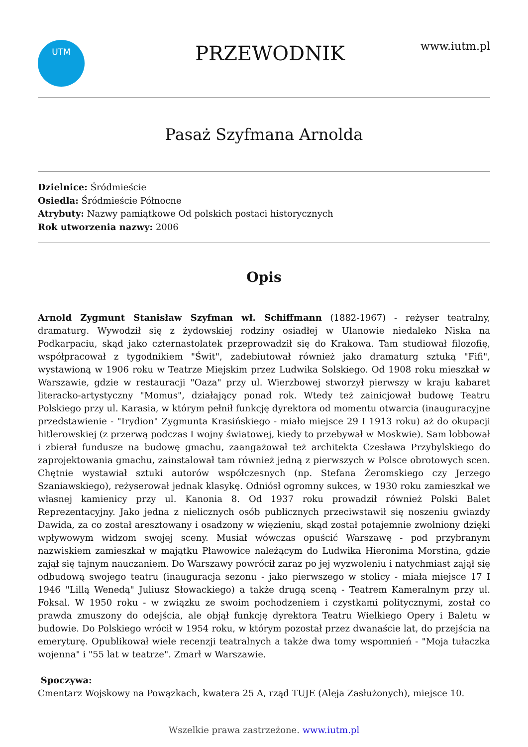UTM
PRZEWODNIK
www.iutm.pl
Pasaż Szyfmana Arnolda
Dzielnice: Śródmieście
Osiedla: Śródmieście Północne
Atrybuty: Nazwy pamiątkowe Od polskich postaci historycznych
Rok utworzenia nazwy: 2006
Opis
Arnold Zygmunt Stanisław Szyfman wł. Schiffmann (1882-1967) - reżyser teatralny, dramaturg. Wywodził się z żydowskiej rodziny osiadłej w Ulanowie niedaleko Niska na Podkarpaciu, skąd jako czternastolatek przeprowadził się do Krakowa. Tam studiował filozofię, współpracował z tygodnikiem "Świt", zadebiutował również jako dramaturg sztuką "Fifi", wystawioną w 1906 roku w Teatrze Miejskim przez Ludwika Solskiego. Od 1908 roku mieszkał w Warszawie, gdzie w restauracji "Oaza" przy ul. Wierzbowej stworzył pierwszy w kraju kabaret literacko-artystyczny "Momus", działający ponad rok. Wtedy też zainicjował budowę Teatru Polskiego przy ul. Karasia, w którym pełnił funkcję dyrektora od momentu otwarcia (inauguracyjne przedstawienie - "Irydion" Zygmunta Krasińskiego - miało miejsce 29 I 1913 roku) aż do okupacji hitlerowskiej (z przerwą podczas I wojny światowej, kiedy to przebywał w Moskwie). Sam lobbował i zbierał fundusze na budowę gmachu, zaangażował też architekta Czesława Przybylskiego do zaprojektowania gmachu, zainstalował tam również jedną z pierwszych w Polsce obrotowych scen. Chętnie wystawiał sztuki autorów współczesnych (np. Stefana Żeromskiego czy Jerzego Szaniawskiego), reżyserował jednak klasykę. Odniósł ogromny sukces, w 1930 roku zamieszkał we własnej kamienicy przy ul. Kanonia 8. Od 1937 roku prowadził również Polski Balet Reprezentacyjny. Jako jedna z nielicznych osób publicznych przeciwstawił się noszeniu gwiazdy Dawida, za co został aresztowany i osadzony w więzieniu, skąd został potajemnie zwolniony dzięki wpływowym widzom swojej sceny. Musiał wówczas opuścić Warszawę - pod przybranym nazwiskiem zamieszkał w majątku Pławowice należącym do Ludwika Hieronima Morstina, gdzie zajął się tajnym nauczaniem. Do Warszawy powrócił zaraz po jej wyzwoleniu i natychmiast zajął się odbudową swojego teatru (inauguracja sezonu - jako pierwszego w stolicy - miała miejsce 17 I 1946 "Lillą Wenedą" Juliusz Słowackiego) a także drugą sceną - Teatrem Kameralnym przy ul. Foksal. W 1950 roku - w związku ze swoim pochodzeniem i czystkami politycznymi, został co prawda zmuszony do odejścia, ale objął funkcję dyrektora Teatru Wielkiego Opery i Baletu w budowie. Do Polskiego wrócił w 1954 roku, w którym pozostał przez dwanaście lat, do przejścia na emeryturę. Opublikował wiele recenzji teatralnych a także dwa tomy wspomnień - "Moja tułaczka wojenna" i "55 lat w teatrze". Zmarł w Warszawie.
Spoczywa:
Cmentarz Wojskowy na Powązkach, kwatera 25 A, rząd TUJE (Aleja Zasłużonych), miejsce 10.
Wszelkie prawa zastrzeżone. www.iutm.pl